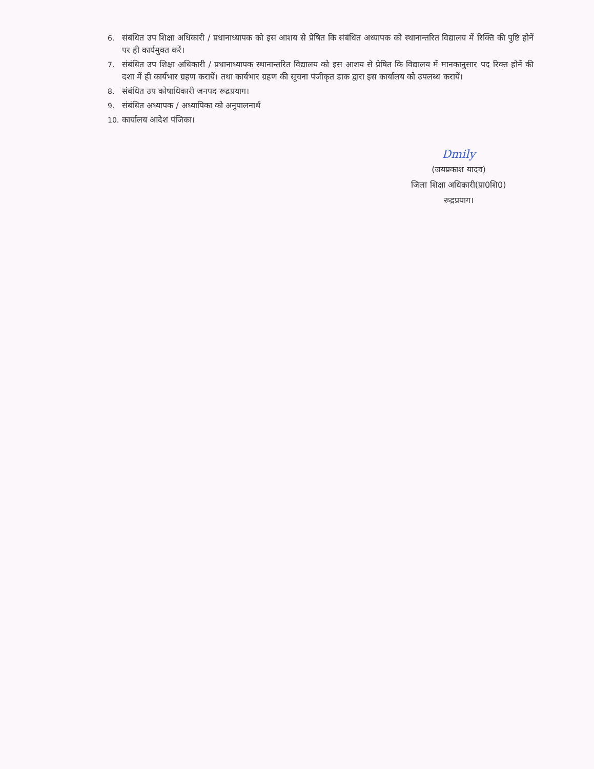6. संबंधित उप शिक्षा अधिकारी / प्रधानाध्यापक को इस आशय से प्रेषित कि संबंधित अध्यापक को स्थानान्तरित विद्यालय में रिक्ति की पुष्टि होनें पर ही कार्यमुक्त करें।
7. संबंधित उप शिक्षा अधिकारी / प्रधानाध्यापक स्थानान्तरित विद्यालय को इस आशय से प्रेषित कि विद्यालय में मानकानुसार पद रिक्त होनें की दशा में ही कार्यभार ग्रहण करायें। तथा कार्यभार ग्रहण की सूचना पंजीकृत डाक द्वारा इस कार्यालय को उपलब्ध करायें।
8. संबंधित उप कोषाधिकारी जनपद रूद्रप्रयाग।
9. संबंधित अध्यापक / अध्यापिका को अनुपालनार्थ
10. कार्यालय आदेश पंजिका।
Dmily
(जयप्रकाश यादव)
जिला शिक्षा अधिकारी(प्रा0शि0)
रूद्रप्रयाग।